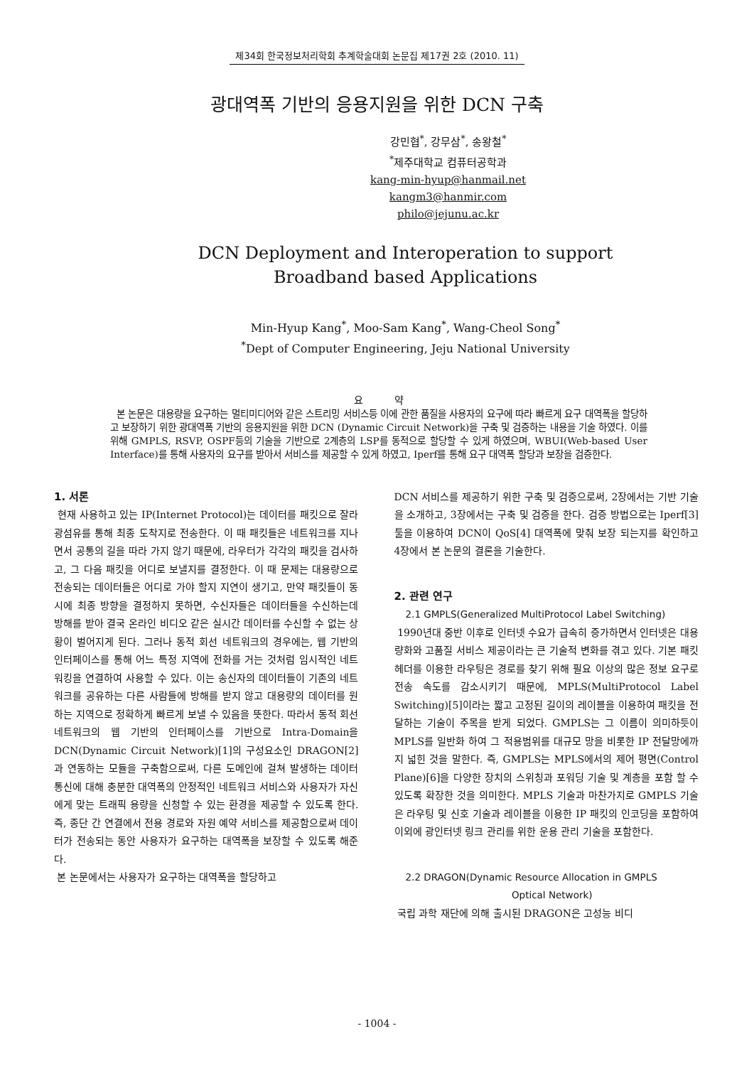제34회 한국정보처리학회 추계학술대회 논문집 제17권 2호 (2010. 11)
광대역폭 기반의 응용지원을 위한 DCN 구축
강민협<sup>*</sup>, 강무삼<sup>*</sup>, 송왕철<sup>*</sup>
<sup>*</sup> 제주대학교 컴퓨터공학과
kang-min-hyup@hanmail.net
kangm3@hanmir.com
philo@jejunu.ac.kr
DCN Deployment and Interoperation to support
Broadband based Applications
Min-Hyup Kang<sup>*</sup>, Moo-Sam Kang<sup>*</sup>, Wang-Cheol Song<sup>*</sup>
<sup>*</sup> Dept of Computer Engineering, Jeju National University
요 약
본 논문은 대용량을 요구하는 멀티미디어와 같은 스트리밍 서비스등 이에 관한 품질을 사용자의 요구에 따라 빠르게 요구 대역폭을 할당하고 보장하기 위한 광대역폭 기반의 응용지원을 위한 DCN (Dynamic Circuit Network)을 구축 및 검증하는 내용을 기술 하였다. 이를 위해 GMPLS, RSVP, OSPF등의 기술을 기반으로 2계층의 LSP를 동적으로 할당할 수 있게 하였으며, WBUI(Web-based User Interface)를 통해 사용자의 요구를 받아서 서비스를 제공할 수 있게 하였고, Iperf를 통해 요구 대역폭 할당과 보장을 검증한다.
1. 서론
현재 사용하고 있는 IP(Internet Protocol)는 데이터를 패킷으로 잘라 광섬유를 통해 최종 도착지로 전송한다. 이 때 패킷들은 네트워크를 지나면서 공통의 길을 따라 가지 않기 때문에, 라우터가 각각의 패킷을 검사하고, 그 다음 패킷을 어디로 보낼지를 결정한다. 이 때 문제는 대용량으로 전송되는 데이터들은 어디로 가야 할지 지연이 생기고, 만약 패킷들이 동시에 최종 방향을 결정하지 못하면, 수신자들은 데이터들을 수신하는데 방해를 받아 결국 온라인 비디오 같은 실시간 데이터를 수신할 수 없는 상황이 벌어지게 된다. 그러나 동적 회선 네트워크의 경우에는, 웹 기반의 인터페이스를 통해 어느 특정 지역에 전화를 거는 것처럼 임시적인 네트워킹을 연결하여 사용할 수 있다. 이는 송신자의 데이터들이 기존의 네트워크를 공유하는 다른 사람들에 방해를 받지 않고 대용량의 데이터를 원하는 지역으로 정확하게 빠르게 보낼 수 있음을 뜻한다. 따라서 동적 회선 네트워크의 웹 기반의 인터페이스를 기반으로 Intra-Domain을 DCN(Dynamic Circuit Network)[1]의 구성요소인 DRAGON[2]과 연동하는 모듈을 구축함으로써, 다른 도메인에 걸쳐 발생하는 데이터 통신에 대해 충분한 대역폭의 안정적인 네트워크 서비스와 사용자가 자신에게 맞는 트래픽 용량을 신청할 수 있는 환경을 제공할 수 있도록 한다. 즉, 종단 간 연결에서 전용 경로와 자원 예약 서비스를 제공함으로써 데이터가 전송되는 동안 사용자가 요구하는 대역폭을 보장할 수 있도록 해준다.
본 논문에서는 사용자가 요구하는 대역폭을 할당하고
DCN 서비스를 제공하기 위한 구축 및 검증으로써, 2장에서는 기반 기술을 소개하고, 3장에서는 구축 및 검증을 한다. 검증 방법으로는 Iperf[3] 툴을 이용하여 DCN이 QoS[4] 대역폭에 맞춰 보장 되는지를 확인하고 4장에서 본 논문의 결론을 기술한다.
2. 관련 연구
2.1 GMPLS(Generalized MultiProtocol Label Switching)
1990년대 중반 이후로 인터넷 수요가 급속히 증가하면서 인터넷은 대용량화와 고품질 서비스 제공이라는 큰 기술적 변화를 겪고 있다. 기본 패킷 헤더를 이용한 라우팅은 경로를 찾기 위해 필요 이상의 많은 정보 요구로 전송 속도를 감소시키기 때문에, MPLS(MultiProtocol Label Switching)[5]이라는 짧고 고정된 길이의 레이블을 이용하여 패킷을 전달하는 기술이 주목을 받게 되었다. GMPLS는 그 이름이 의미하듯이 MPLS를 일반화 하여 그 적용범위를 대규모 망을 비롯한 IP 전달망에까지 넓힌 것을 말한다. 즉, GMPLS는 MPLS에서의 제어 평면(Control Plane)[6]을 다양한 장치의 스위칭과 포워딩 기술 및 계층을 포함 할 수 있도록 확장한 것을 의미한다. MPLS 기술과 마찬가지로 GMPLS 기술은 라우팅 및 신호 기술과 레이블을 이용한 IP 패킷의 인코딩을 포함하여 이외에 광인터넷 링크 관리를 위한 운용 관리 기술을 포함한다.
2.2 DRAGON(Dynamic Resource Allocation in GMPLS
Optical Network)
국립 과학 재단에 의해 출시된 DRAGON은 고성능 비디
- 1004 -